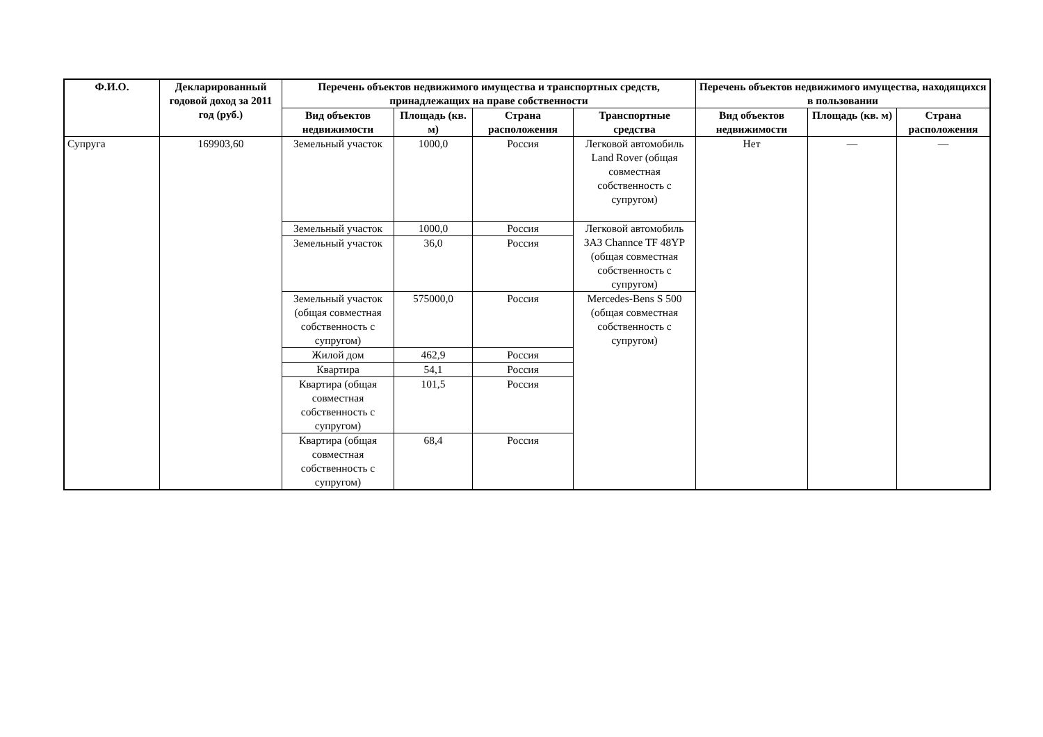| Ф.И.О. | Декларированный годовой доход за 2011 год (руб.) | Перечень объектов недвижимого имущества и транспортных средств, принадлежащих на праве собственности | | | | Перечень объектов недвижимого имущества, находящихся в пользовании | | |
| --- | --- | --- | --- | --- | --- | --- | --- | --- |
| | | Вид объектов недвижимости | Площадь (кв. м) | Страна расположения | Транспортные средства | Вид объектов недвижимости | Площадь (кв. м) | Страна расположения |
| Супруга | 169903,60 | Земельный участок | 1000,0 | Россия | Легковой автомобиль Land Rover (общая совместная собственность с супругом) | Нет | — | — |
| | | Земельный участок | 1000,0 | Россия | Легковой автомобиль ЗАЗ Channce TF 48YP (общая совместная собственность с супругом) | | | |
| | | Земельный участок | 36,0 | Россия | | | | |
| | | Земельный участок (общая совместная собственность с супругом) | 575000,0 | Россия | Mercedes-Bens S 500 (общая совместная собственность с супругом) | | | |
| | | Жилой дом | 462,9 | Россия | | | | |
| | | Квартира | 54,1 | Россия | | | | |
| | | Квартира (общая совместная собственность с супругом) | 101,5 | Россия | | | | |
| | | Квартира (общая совместная собственность с супругом) | 68,4 | Россия | | | | |